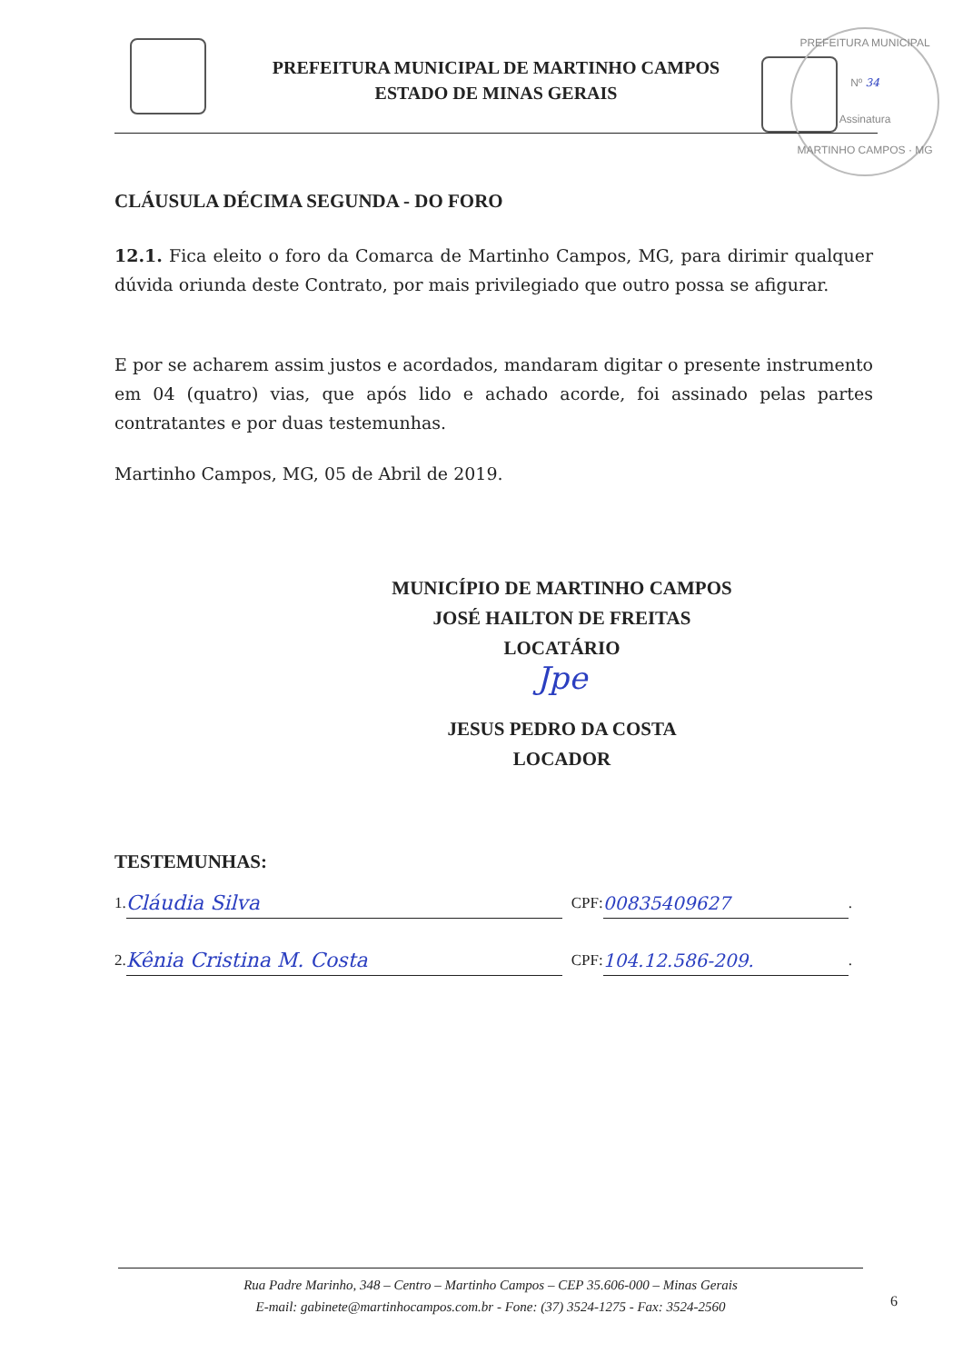PREFEITURA MUNICIPAL
Nº 34
Assinatura
MARTINHO CAMPOS · MG
PREFEITURA MUNICIPAL DE MARTINHO CAMPOS
ESTADO DE MINAS GERAIS
CLÁUSULA DÉCIMA SEGUNDA - DO FORO
12.1. Fica eleito o foro da Comarca de Martinho Campos, MG, para dirimir qualquer dúvida oriunda deste Contrato, por mais privilegiado que outro possa se afigurar.
E por se acharem assim justos e acordados, mandaram digitar o presente instrumento em 04 (quatro) vias, que após lido e achado acorde, foi assinado pelas partes contratantes e por duas testemunhas.
Martinho Campos, MG, 05 de Abril de 2019.
MUNICÍPIO DE MARTINHO CAMPOS
JOSÉ HAILTON DE FREITAS
LOCATÁRIO
Jpe
JESUS PEDRO DA COSTA
LOCADOR
TESTEMUNHAS:
1. Cláudia Silva CPF: 00835409627.
2. Kênia Cristina M. Costa CPF: 104.12.586-209..
Rua Padre Marinho, 348 – Centro – Martinho Campos – CEP 35.606-000 – Minas Gerais
E-mail: gabinete@martinhocampos.com.br - Fone: (37) 3524-1275 - Fax: 3524-2560
6